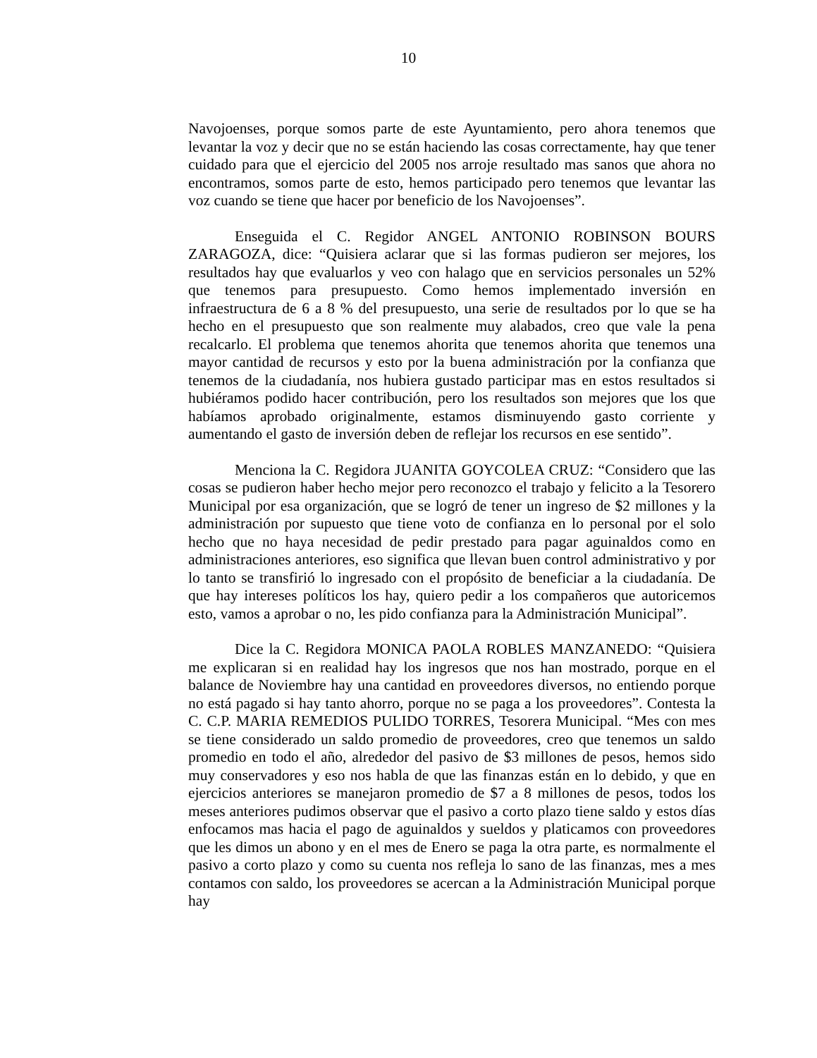10
Navojoenses, porque somos parte de este Ayuntamiento, pero ahora tenemos que levantar la voz y decir que no se están haciendo las cosas correctamente, hay que tener cuidado para que el ejercicio del 2005 nos arroje resultado mas sanos que ahora no encontramos, somos parte de esto, hemos participado pero tenemos que levantar las voz cuando se tiene que hacer por beneficio de los Navojoenses”.
Enseguida el C. Regidor ANGEL ANTONIO ROBINSON BOURS ZARAGOZA, dice: “Quisiera aclarar que si las formas pudieron ser mejores, los resultados hay que evaluarlos y veo con halago que en servicios personales un 52% que tenemos para presupuesto. Como hemos implementado inversión en infraestructura de 6 a 8 % del presupuesto, una serie de resultados por lo que se ha hecho en el presupuesto que son realmente muy alabados, creo que vale la pena recalcarlo. El problema que tenemos ahorita que tenemos ahorita que tenemos una mayor cantidad de recursos y esto por la buena administración por la confianza que tenemos de la ciudadanía, nos hubiera gustado participar mas en estos resultados si hubiéramos podido hacer contribución, pero los resultados son mejores que los que habíamos aprobado originalmente, estamos disminuyendo gasto corriente y aumentando el gasto de inversión deben de reflejar los recursos en ese sentido”.
Menciona la C. Regidora JUANITA GOYCOLEA CRUZ: “Considero que las cosas se pudieron haber hecho mejor pero reconozco el trabajo y felicito a la Tesorero Municipal por esa organización, que se logró de tener un ingreso de $2 millones y la administración por supuesto que tiene voto de confianza en lo personal por el solo hecho que no haya necesidad de pedir prestado para pagar aguinaldos como en administraciones anteriores, eso significa que llevan buen control administrativo y por lo tanto se transfirió lo ingresado con el propósito de beneficiar a la ciudadanía. De que hay intereses políticos los hay, quiero pedir a los compañeros que autoricemos esto, vamos a aprobar o no, les pido confianza para la Administración Municipal”.
Dice la C. Regidora MONICA PAOLA ROBLES MANZANEDO: “Quisiera me explicaran si en realidad hay los ingresos que nos han mostrado, porque en el balance de Noviembre hay una cantidad en proveedores diversos, no entiendo porque no está pagado si hay tanto ahorro, porque no se paga a los proveedores”. Contesta la C. C.P. MARIA REMEDIOS PULIDO TORRES, Tesorera Municipal. “Mes con mes se tiene considerado un saldo promedio de proveedores, creo que tenemos un saldo promedio en todo el año, alrededor del pasivo de $3 millones de pesos, hemos sido muy conservadores y eso nos habla de que las finanzas están en lo debido, y que en ejercicios anteriores se manejaron promedio de $7 a 8 millones de pesos, todos los meses anteriores pudimos observar que el pasivo a corto plazo tiene saldo y estos días enfocamos mas hacia el pago de aguinaldos y sueldos y platicamos con proveedores que les dimos un abono y en el mes de Enero se paga la otra parte, es normalmente el pasivo a corto plazo y como su cuenta nos refleja lo sano de las finanzas, mes a mes contamos con saldo, los proveedores se acercan a la Administración Municipal porque hay